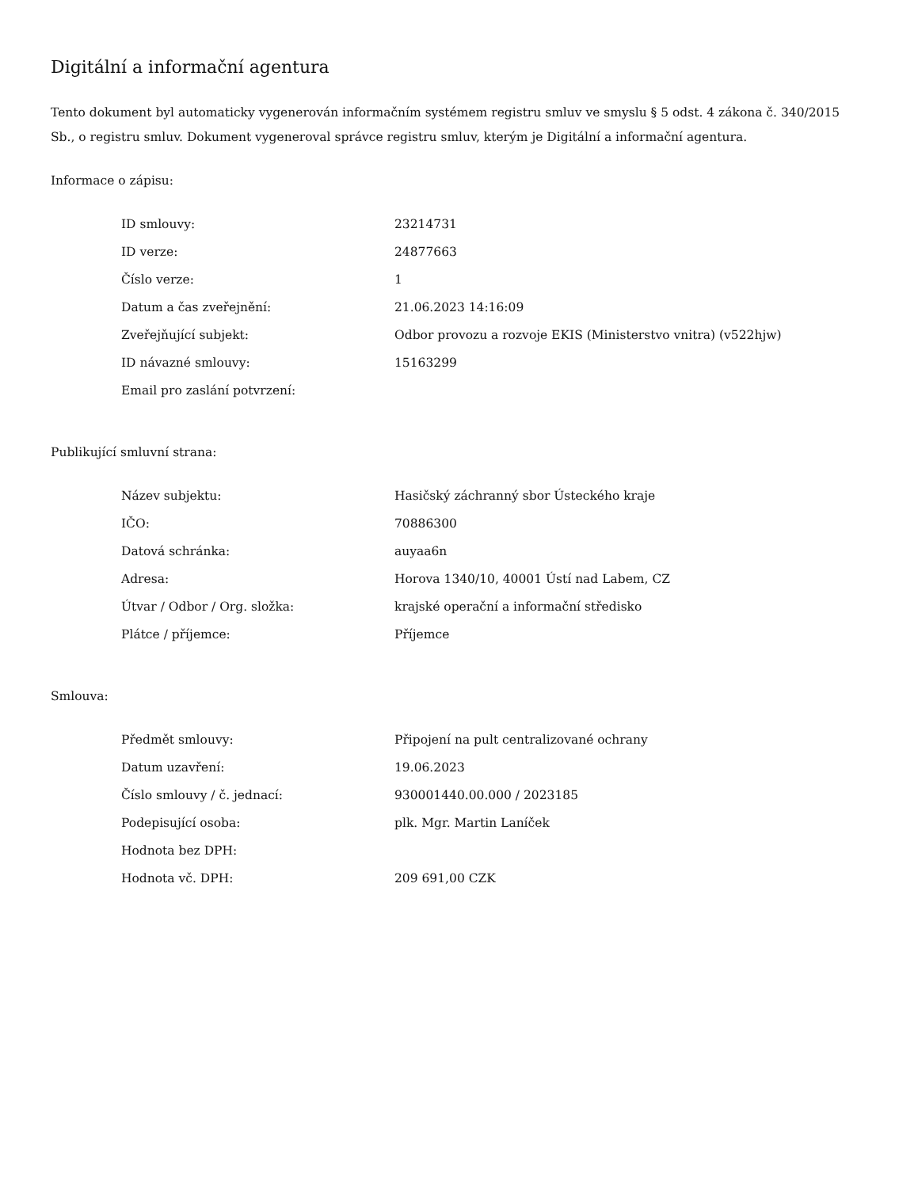Digitální a informační agentura
Tento dokument byl automaticky vygenerován informačním systémem registru smluv ve smyslu § 5 odst. 4 zákona č. 340/2015 Sb., o registru smluv. Dokument vygeneroval správce registru smluv, kterým je Digitální a informační agentura.
Informace o zápisu:
| ID smlouvy: | 23214731 |
| ID verze: | 24877663 |
| Číslo verze: | 1 |
| Datum a čas zveřejnění: | 21.06.2023 14:16:09 |
| Zveřejňující subjekt: | Odbor provozu a rozvoje EKIS (Ministerstvo vnitra) (v522hjw) |
| ID návazné smlouvy: | 15163299 |
| Email pro zaslání potvrzení: | |
Publikující smluvní strana:
| Název subjektu: | Hasičský záchranný sbor Ústeckého kraje |
| IČO: | 70886300 |
| Datová schránka: | auyaa6n |
| Adresa: | Horova 1340/10, 40001 Ústí nad Labem, CZ |
| Útvar / Odbor / Org. složka: | krajské operační a informační středisko |
| Plátce / příjemce: | Příjemce |
Smlouva:
| Předmět smlouvy: | Připojení na pult centralizované ochrany |
| Datum uzavření: | 19.06.2023 |
| Číslo smlouvy / č. jednací: | 930001440.00.000 / 2023185 |
| Podepisující osoba: | plk. Mgr. Martin Laníček |
| Hodnota bez DPH: | |
| Hodnota vč. DPH: | 209 691,00 CZK |